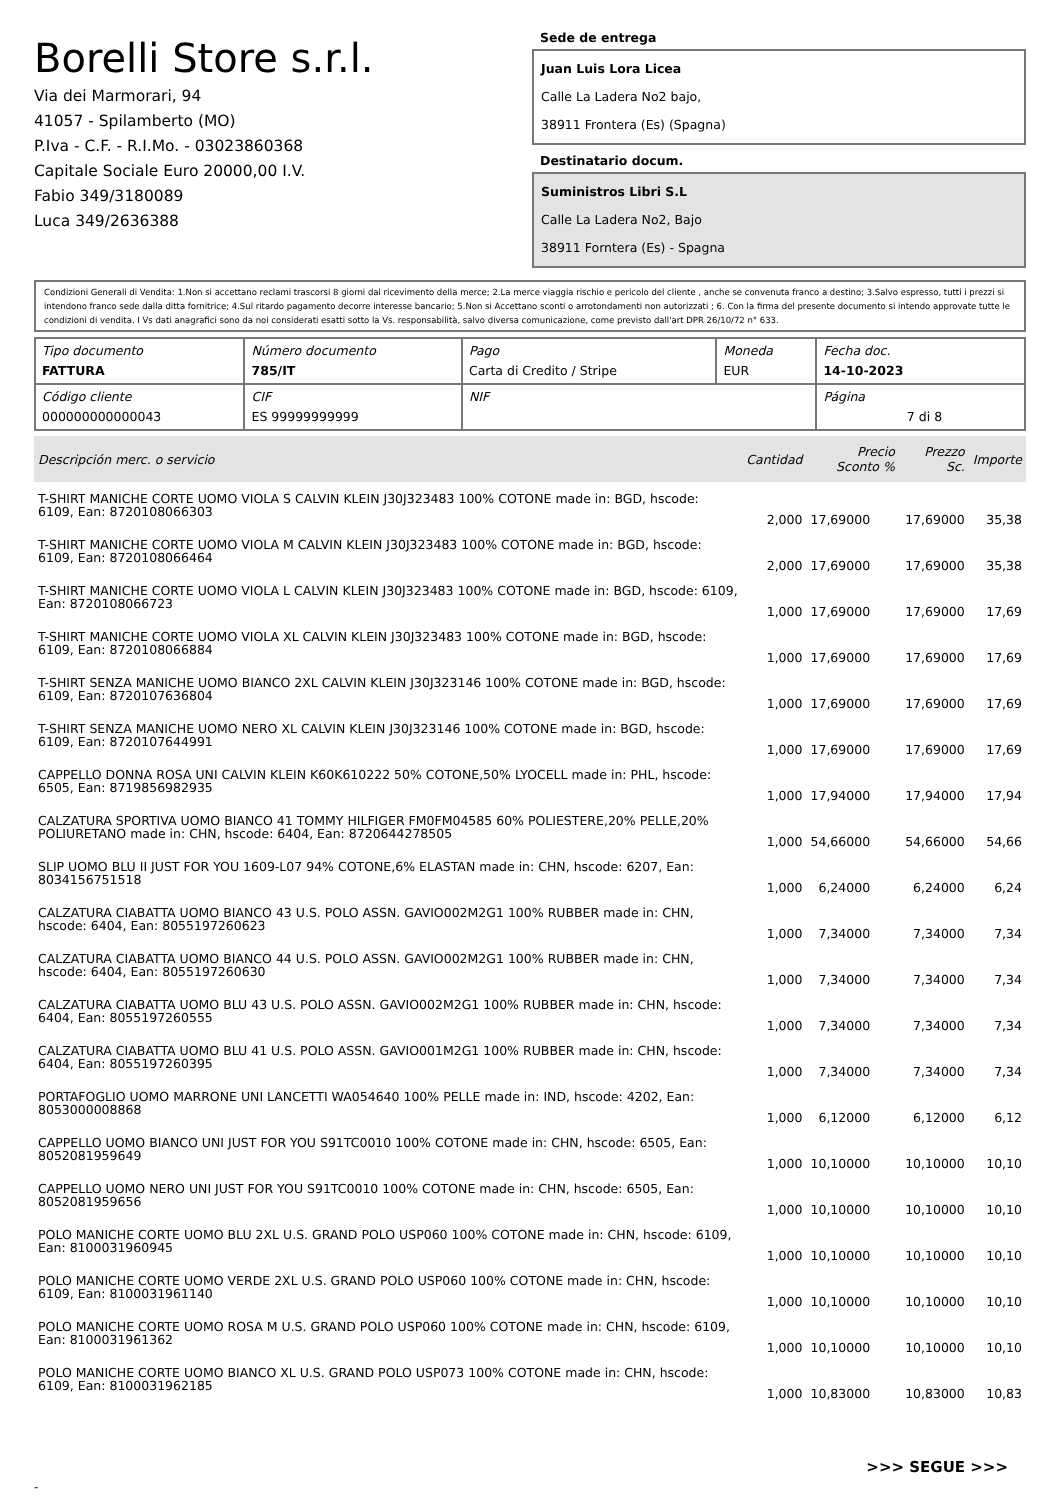Borelli Store s.r.l.
Via dei Marmorari, 94
41057 - Spilamberto (MO)
P.Iva - C.F. - R.I.Mo. - 03023860368
Capitale Sociale Euro 20000,00 I.V.
Fabio 349/3180089
Luca 349/2636388
Sede de entrega
Juan Luis Lora Licea
Calle La Ladera No2 bajo,
38911 Frontera (Es) (Spagna)
Destinatario docum.
Suministros Libri S.L
Calle La Ladera No2, Bajo
38911 Forntera (Es) - Spagna
Condizioni Generali di Vendita: 1.Non si accettano reclami trascorsi 8 giorni dal ricevimento della merce; 2.La merce viaggia rischio e pericolo del cliente , anche se convenuta franco a destino; 3.Salvo espresso, tutti i prezzi si intendono franco sede dalla ditta fornitrice; 4.Sul ritardo pagamento decorre interesse bancario; 5.Non si Accettano sconti o arrotondamenti non autorizzati ; 6. Con la firma del presente documento si intendo approvate tutte le condizioni di vendita. I Vs dati anagrafici sono da noi considerati esatti sotto la Vs. responsabilità, salvo diversa comunicazione, come previsto dall'art DPR 26/10/72 n° 633.
| Tipo documento FATTURA | Número documento 785/IT | Pago Carta di Credito / Stripe | Moneda EUR | Fecha doc. 14-10-2023 |
| Código cliente 000000000000043 | CIF ES 99999999999 | NIF | | Página 7 di 8 |
| Descripción merc. o servicio | Cantidad | Precio Sconto % | Prezzo Sc. | Importe |
| --- | --- | --- | --- | --- |
| T-SHIRT MANICHE CORTE UOMO VIOLA S CALVIN KLEIN J30J323483 100% COTONE made in: BGD, hscode: 6109, Ean: 8720108066303 | 2,000 | 17,69000 | 17,69000 | 35,38 |
| T-SHIRT MANICHE CORTE UOMO VIOLA M CALVIN KLEIN J30J323483 100% COTONE made in: BGD, hscode: 6109, Ean: 8720108066464 | 2,000 | 17,69000 | 17,69000 | 35,38 |
| T-SHIRT MANICHE CORTE UOMO VIOLA L CALVIN KLEIN J30J323483 100% COTONE made in: BGD, hscode: 6109, Ean: 8720108066723 | 1,000 | 17,69000 | 17,69000 | 17,69 |
| T-SHIRT MANICHE CORTE UOMO VIOLA XL CALVIN KLEIN J30J323483 100% COTONE made in: BGD, hscode: 6109, Ean: 8720108066884 | 1,000 | 17,69000 | 17,69000 | 17,69 |
| T-SHIRT SENZA MANICHE UOMO BIANCO 2XL CALVIN KLEIN J30J323146 100% COTONE made in: BGD, hscode: 6109, Ean: 8720107636804 | 1,000 | 17,69000 | 17,69000 | 17,69 |
| T-SHIRT SENZA MANICHE UOMO NERO XL CALVIN KLEIN J30J323146 100% COTONE made in: BGD, hscode: 6109, Ean: 8720107644991 | 1,000 | 17,69000 | 17,69000 | 17,69 |
| CAPPELLO DONNA ROSA UNI CALVIN KLEIN K60K610222 50% COTONE,50% LYOCELL made in: PHL, hscode: 6505, Ean: 8719856982935 | 1,000 | 17,94000 | 17,94000 | 17,94 |
| CALZATURA SPORTIVA UOMO BIANCO 41 TOMMY HILFIGER FM0FM04585 60% POLIESTERE,20% PELLE,20% POLIURETANO made in: CHN, hscode: 6404, Ean: 8720644278505 | 1,000 | 54,66000 | 54,66000 | 54,66 |
| SLIP UOMO BLU II JUST FOR YOU 1609-L07 94% COTONE,6% ELASTAN made in: CHN, hscode: 6207, Ean: 8034156751518 | 1,000 | 6,24000 | 6,24000 | 6,24 |
| CALZATURA CIABATTA UOMO BIANCO 43 U.S. POLO ASSN. GAVIO002M2G1 100% RUBBER made in: CHN, hscode: 6404, Ean: 8055197260623 | 1,000 | 7,34000 | 7,34000 | 7,34 |
| CALZATURA CIABATTA UOMO BIANCO 44 U.S. POLO ASSN. GAVIO002M2G1 100% RUBBER made in: CHN, hscode: 6404, Ean: 8055197260630 | 1,000 | 7,34000 | 7,34000 | 7,34 |
| CALZATURA CIABATTA UOMO BLU 43 U.S. POLO ASSN. GAVIO002M2G1 100% RUBBER made in: CHN, hscode: 6404, Ean: 8055197260555 | 1,000 | 7,34000 | 7,34000 | 7,34 |
| CALZATURA CIABATTA UOMO BLU 41 U.S. POLO ASSN. GAVIO001M2G1 100% RUBBER made in: CHN, hscode: 6404, Ean: 8055197260395 | 1,000 | 7,34000 | 7,34000 | 7,34 |
| PORTAFOGLIO UOMO MARRONE UNI LANCETTI WA054640 100% PELLE made in: IND, hscode: 4202, Ean: 8053000008868 | 1,000 | 6,12000 | 6,12000 | 6,12 |
| CAPPELLO UOMO BIANCO UNI JUST FOR YOU S91TC0010 100% COTONE made in: CHN, hscode: 6505, Ean: 8052081959649 | 1,000 | 10,10000 | 10,10000 | 10,10 |
| CAPPELLO UOMO NERO UNI JUST FOR YOU S91TC0010 100% COTONE made in: CHN, hscode: 6505, Ean: 8052081959656 | 1,000 | 10,10000 | 10,10000 | 10,10 |
| POLO MANICHE CORTE UOMO BLU 2XL U.S. GRAND POLO USP060 100% COTONE made in: CHN, hscode: 6109, Ean: 8100031960945 | 1,000 | 10,10000 | 10,10000 | 10,10 |
| POLO MANICHE CORTE UOMO VERDE 2XL U.S. GRAND POLO USP060 100% COTONE made in: CHN, hscode: 6109, Ean: 8100031961140 | 1,000 | 10,10000 | 10,10000 | 10,10 |
| POLO MANICHE CORTE UOMO ROSA M U.S. GRAND POLO USP060 100% COTONE made in: CHN, hscode: 6109, Ean: 8100031961362 | 1,000 | 10,10000 | 10,10000 | 10,10 |
| POLO MANICHE CORTE UOMO BIANCO XL U.S. GRAND POLO USP073 100% COTONE made in: CHN, hscode: 6109, Ean: 8100031962185 | 1,000 | 10,83000 | 10,83000 | 10,83 |
>>> SEGUE >>>
-